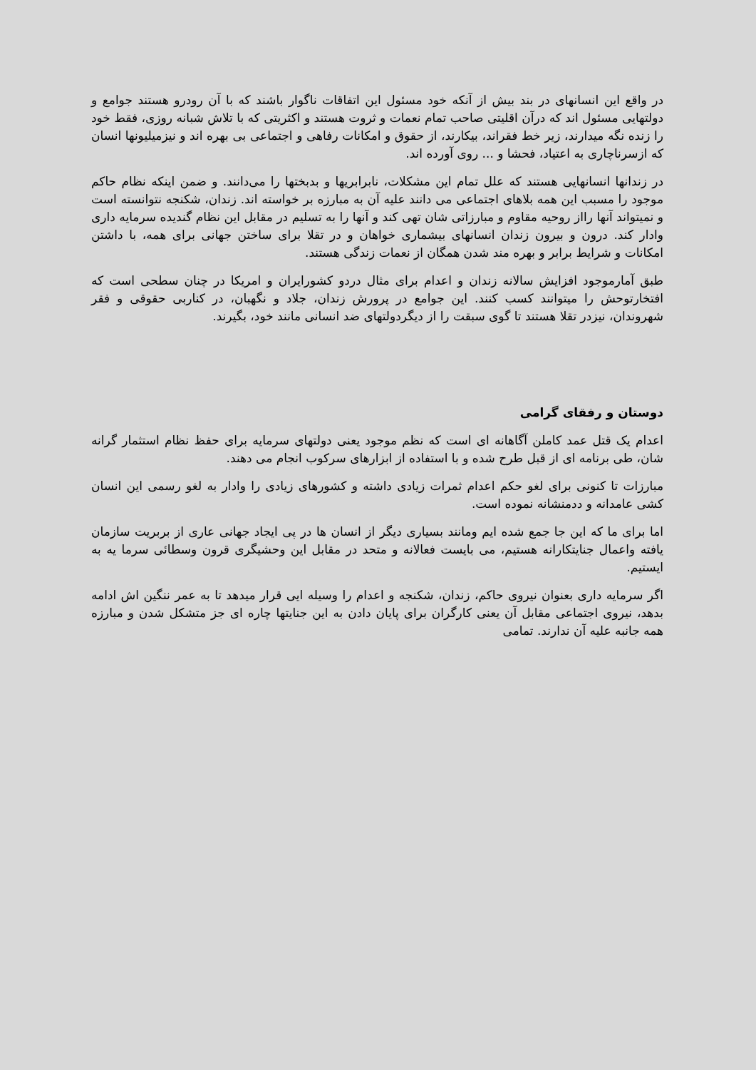در واقع این انسانهای در بند بیش از آنکه خود مسئول این اتفاقات ناگوار باشند که با آن رودرو هستند جوامع و دولتهایی مسئول اند که درآن اقلیتی صاحب تمام نعمات و ثروت هستند و اکثریتی که با تلاش شبانه روزی، فقط خود را زنده نگه میدارند، زیر خط فقراند، بیکارند، از حقوق و امکانات رفاهی و اجتماعی بی بهره اند و نیزمیلیونها انسان که ازسرناچاری به اعتیاد، فحشا و ... روی آورده اند.
در زندانها انسانهایی هستند که علل تمام این مشکلات، نابرابریها و بدبختها را می‌دانند. و ضمن اینکه نظام حاکم موجود را مسبب این همه بلاهای اجتماعی می دانند علیه آن به مبارزه بر خواسته اند. زندان، شکنجه نتوانسته است و نمیتواند آنها رااز روحیه مقاوم و مبارزاتی شان تهی کند و آنها را به تسلیم در مقابل این نظام گندیده سرمایه داری وادار کند. درون و بیرون زندان انسانهای بیشماری خواهان و در تقلا برای ساختن جهانی برای همه، با داشتن امکانات و شرایط برابر و بهره مند شدن همگان از نعمات زندگی هستند.
طبق آمارموجود افزایش سالانه زندان و اعدام برای مثال دردو کشورایران و امریکا در چنان سطحی است که افتخارتوحش را میتوانند کسب کنند. این جوامع در پرورش زندان، جلاد و نگهبان، در کناربی حقوقی و فقر شهروندان، نیزدر تقلا هستند تا گوی سبقت را از دیگردولتهای ضد انسانی مانند خود، بگیرند.
دوستان و رفقای گرامی
اعدام یک قتل عمد کاملن آگاهانه ای است که نظم موجود یعنی دولتهای سرمایه برای حفظ نظام استثمار گرانه شان، طی برنامه ای از قبل طرح شده و با استفاده از ابزارهای سرکوب انجام می دهند.
مبارزات تا کنونی برای لغو حکم اعدام ثمرات زیادی داشته و کشورهای زیادی را وادار به لغو رسمی این انسان کشی عامدانه و ددمنشانه نموده است.
اما برای ما که این جا جمع شده ایم ومانند بسیاری دیگر از انسان ها در پی ایجاد جهانی عاری از بربریت سازمان یافته واعمال جنایتکارانه هستیم، می بایست فعالانه و متحد در مقابل این وحشیگری قرون وسطائی سرما یه به ایستیم.
اگر سرمایه داری بعنوان نیروی حاکم، زندان، شکنجه و اعدام را وسیله ایی قرار میدهد تا به عمر ننگین اش ادامه بدهد، نیروی اجتماعی مقابل آن یعنی کارگران برای پایان دادن به این جنایتها چاره ای جز متشکل شدن و مبارزه همه جانبه علیه آن ندارند. تمامی